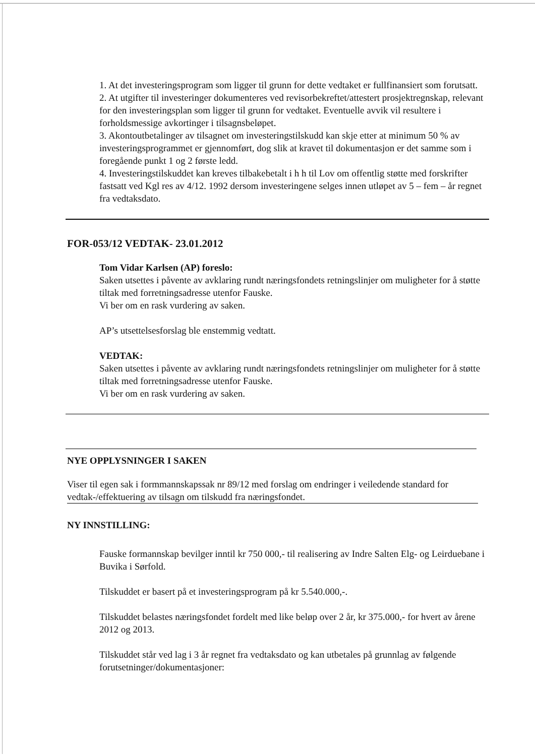1. At det investeringsprogram som ligger til grunn for dette vedtaket er fullfinansiert som forutsatt.
2. At utgifter til investeringer dokumenteres ved revisorbekreftet/attestert prosjektregnskap, relevant for den investeringsplan som ligger til grunn for vedtaket. Eventuelle avvik vil resultere i forholdsmessige avkortinger i tilsagnsbeløpet.
3. Akontoutbetalinger av tilsagnet om investeringstilskudd kan skje etter at minimum 50 % av investeringsprogrammet er gjennomført, dog slik at kravet til dokumentasjon er det samme som i foregående punkt 1 og 2 første ledd.
4. Investeringstilskuddet kan kreves tilbakebetalt i h h til Lov om offentlig støtte med forskrifter fastsatt ved Kgl res av 4/12. 1992 dersom investeringene selges innen utløpet av 5 – fem – år regnet fra vedtaksdato.
FOR-053/12 VEDTAK- 23.01.2012
Tom Vidar Karlsen (AP) foreslo:
Saken utsettes i påvente av avklaring rundt næringsfondets retningslinjer om muligheter for å støtte tiltak med forretningsadresse utenfor Fauske.
Vi ber om en rask vurdering av saken.
AP’s utsettelsesforslag ble enstemmig vedtatt.
VEDTAK:
Saken utsettes i påvente av avklaring rundt næringsfondets retningslinjer om muligheter for å støtte tiltak med forretningsadresse utenfor Fauske.
Vi ber om en rask vurdering av saken.
NYE OPPLYSNINGER I SAKEN
Viser til egen sak i formmannskapssak nr 89/12 med forslag om endringer i veiledende standard for vedtak-/effektuering av tilsagn om tilskudd fra næringsfondet.
NY INNSTILLING:
Fauske formannskap bevilger inntil kr 750 000,- til realisering av Indre Salten Elg- og Leirduebane i Buvika i Sørfold.
Tilskuddet er basert på et investeringsprogram på kr 5.540.000,-.
Tilskuddet belastes næringsfondet fordelt med like beløp over 2 år, kr 375.000,- for hvert av årene 2012 og 2013.
Tilskuddet står ved lag i 3 år regnet fra vedtaksdato og kan utbetales på grunnlag av følgende forutsetninger/dokumentasjoner: